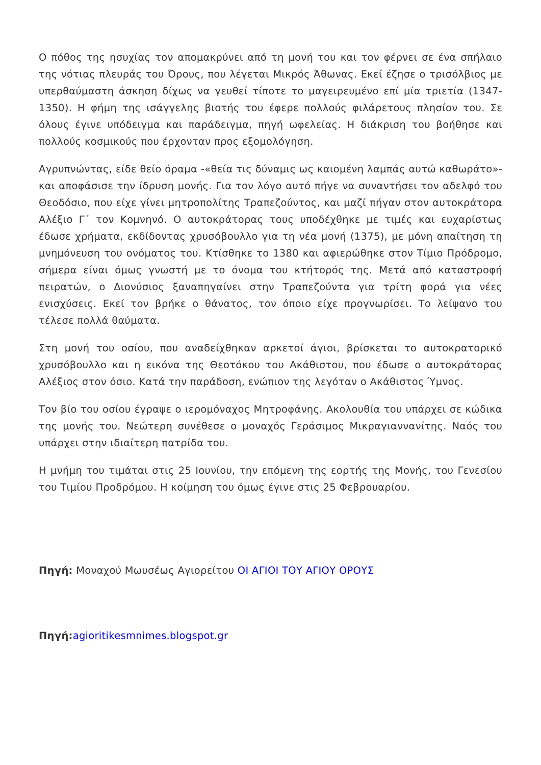Ο πόθος της ησυχίας τον απομακρύνει από τη μονή του και τον φέρνει σε ένα σπήλαιο της νότιας πλευράς του Όρους, που λέγεται Μικρός Άθωνας. Εκεί έζησε ο τρισόλβιος με υπερθαύμαστη άσκηση δίχως να γευθεί τίποτε το μαγειρευμένο επί μία τριετία (1347-1350). Η φήμη της ισάγγελης βιοτής του έφερε πολλούς φιλάρετους πλησίον του. Σε όλους έγινε υπόδειγμα και παράδειγμα, πηγή ωφελείας. Η διάκριση του βοήθησε και πολλούς κοσμικούς που έρχονταν προς εξομολόγηση.
Αγρυπνώντας, είδε θείο όραμα -«θεία τις δύναμις ως καιομένη λαμπάς αυτώ καθωράτο»- και αποφάσισε την ίδρυση μονής. Για τον λόγο αυτό πήγε να συναντήσει τον αδελφό του Θεοδόσιο, που είχε γίνει μητροπολίτης Τραπεζούντος, και μαζί πήγαν στον αυτοκράτορα Αλέξιο Γ΄ τον Κομνηνό. Ο αυτοκράτορας τους υποδέχθηκε με τιμές και ευχαρίστως έδωσε χρήματα, εκδίδοντας χρυσόβουλλο για τη νέα μονή (1375), με μόνη απαίτηση τη μνημόνευση του ονόματος του. Κτίσθηκε το 1380 και αφιερώθηκε στον Τίμιο Πρόδρομο, σήμερα είναι όμως γνωστή με το όνομα του κτήτορός της. Μετά από καταστροφή πειρατών, ο Διονύσιος ξαναπηγαίνει στην Τραπεζούντα για τρίτη φορά για νέες ενισχύσεις. Εκεί τον βρήκε ο θάνατος, τον όποιο είχε προγνωρίσει. Το λείψανο του τέλεσε πολλά θαύματα.
Στη μονή του οσίου, που αναδείχθηκαν αρκετοί άγιοι, βρίσκεται το αυτοκρατορικό χρυσόβουλλο και η εικόνα της Θεοτόκου του Ακάθιστου, που έδωσε ο αυτοκράτορας Αλέξιος στον όσιο. Κατά την παράδοση, ενώπιον της λεγόταν ο Ακάθιστος Ύμνος.
Τον βίο του οσίου έγραψε ο ιερομόναχος Μητροφάνης. Ακολουθία του υπάρχει σε κώδικα της μονής του. Νεώτερη συνέθεσε ο μοναχός Γεράσιμος Μικραγιαννανίτης. Ναός του υπάρχει στην ιδιαίτερη πατρίδα του.
Η μνήμη του τιμάται στις 25 Ιουνίου, την επόμενη της εορτής της Μονής, του Γενεσίου του Τιμίου Προδρόμου. Η κοίμηση του όμως έγινε στις 25 Φεβρουαρίου.
Πηγή: Μοναχού Μωυσέως Αγιορείτου ΟΙ ΑΓΙΟΙ ΤΟΥ ΑΓΙΟΥ ΟΡΟΥΣ
Πηγή: agioritikesmnimes.blogspot.gr